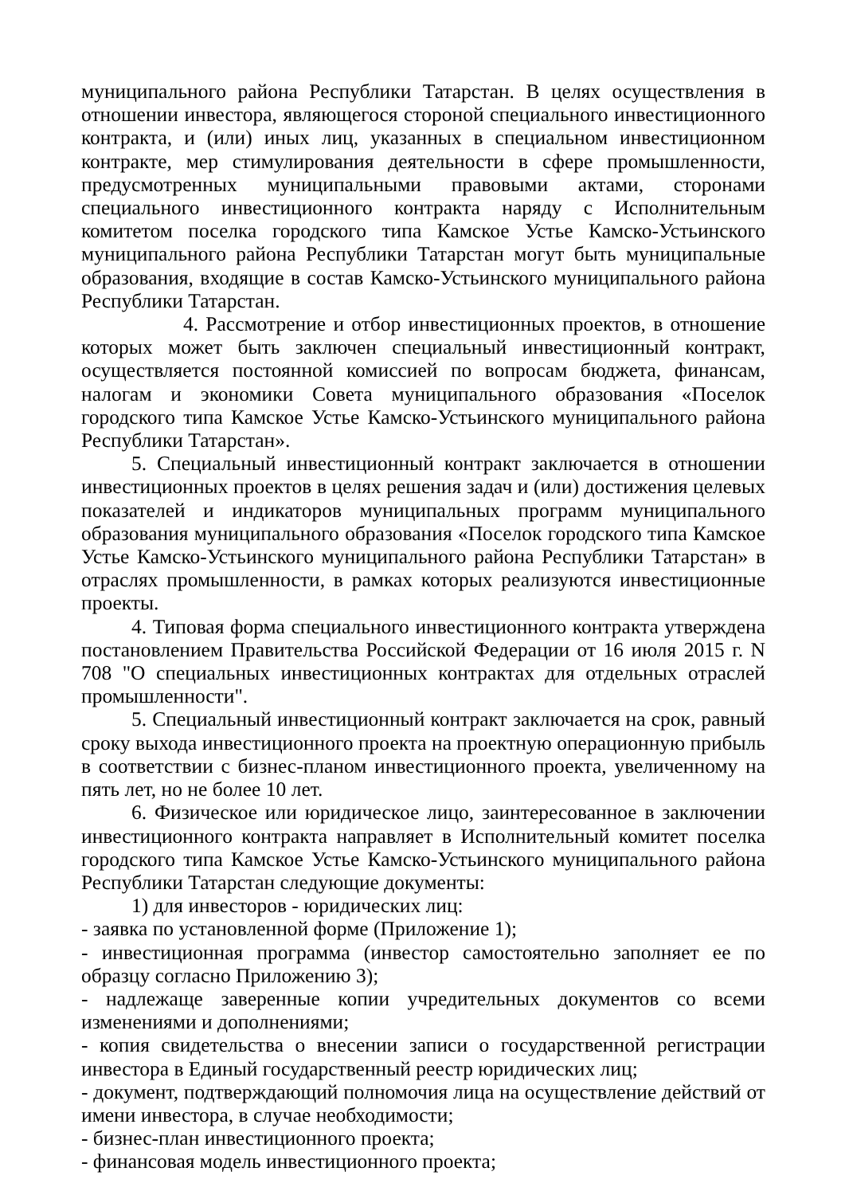муниципального района Республики Татарстан. В целях осуществления в отношении инвестора, являющегося стороной специального инвестиционного контракта, и (или) иных лиц, указанных в специальном инвестиционном контракте, мер стимулирования деятельности в сфере промышленности, предусмотренных муниципальными правовыми актами, сторонами специального инвестиционного контракта наряду с Исполнительным комитетом поселка городского типа Камское Устье Камско-Устьинского муниципального района Республики Татарстан могут быть муниципальные образования, входящие в состав Камско-Устьинского муниципального района Республики Татарстан.
4. Рассмотрение и отбор инвестиционных проектов, в отношение которых может быть заключен специальный инвестиционный контракт, осуществляется постоянной комиссией по вопросам бюджета, финансам, налогам и экономики Совета муниципального образования «Поселок городского типа Камское Устье Камско-Устьинского муниципального района Республики Татарстан».
5. Специальный инвестиционный контракт заключается в отношении инвестиционных проектов в целях решения задач и (или) достижения целевых показателей и индикаторов муниципальных программ муниципального образования муниципального образования «Поселок городского типа Камское Устье Камско-Устьинского муниципального района Республики Татарстан» в отраслях промышленности, в рамках которых реализуются инвестиционные проекты.
4. Типовая форма специального инвестиционного контракта утверждена постановлением Правительства Российской Федерации от 16 июля 2015 г. N 708 "О специальных инвестиционных контрактах для отдельных отраслей промышленности".
5. Специальный инвестиционный контракт заключается на срок, равный сроку выхода инвестиционного проекта на проектную операционную прибыль в соответствии с бизнес-планом инвестиционного проекта, увеличенному на пять лет, но не более 10 лет.
6. Физическое или юридическое лицо, заинтересованное в заключении инвестиционного контракта направляет в Исполнительный комитет поселка городского типа Камское Устье Камско-Устьинского муниципального района Республики Татарстан следующие документы:
1) для инвесторов - юридических лиц:
- заявка по установленной форме (Приложение 1);
- инвестиционная программа (инвестор самостоятельно заполняет ее по образцу согласно Приложению 3);
- надлежаще заверенные копии учредительных документов со всеми изменениями и дополнениями;
- копия свидетельства о внесении записи о государственной регистрации инвестора в Единый государственный реестр юридических лиц;
- документ, подтверждающий полномочия лица на осуществление действий от имени инвестора, в случае необходимости;
- бизнес-план инвестиционного проекта;
- финансовая модель инвестиционного проекта;